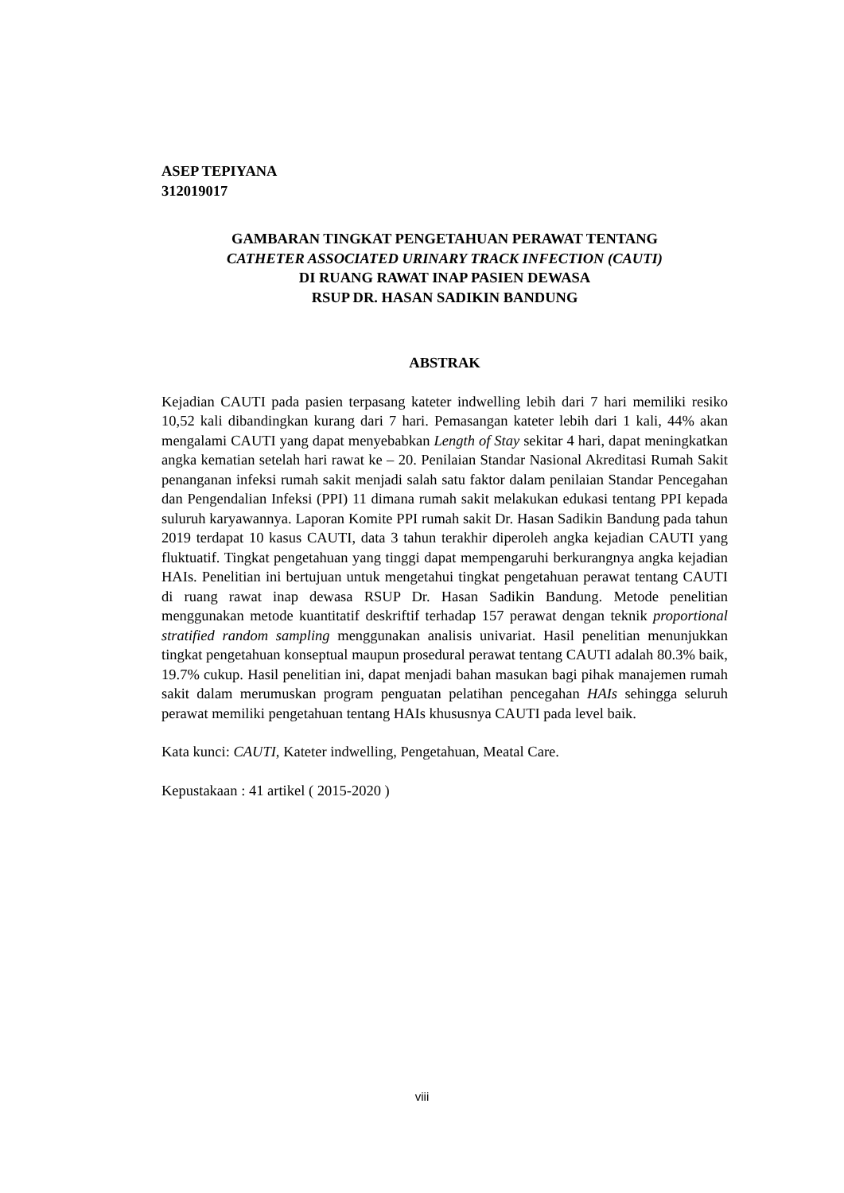ASEP TEPIYANA
312019017
GAMBARAN TINGKAT PENGETAHUAN PERAWAT TENTANG
CATHETER ASSOCIATED URINARY TRACK INFECTION (CAUTI)
DI RUANG RAWAT INAP PASIEN DEWASA
RSUP DR. HASAN SADIKIN BANDUNG
ABSTRAK
Kejadian CAUTI pada pasien terpasang kateter indwelling lebih dari 7 hari memiliki resiko 10,52 kali dibandingkan kurang dari 7 hari. Pemasangan kateter lebih dari 1 kali, 44% akan mengalami CAUTI yang dapat menyebabkan Length of Stay sekitar 4 hari, dapat meningkatkan angka kematian setelah hari rawat ke – 20. Penilaian Standar Nasional Akreditasi Rumah Sakit penanganan infeksi rumah sakit menjadi salah satu faktor dalam penilaian Standar Pencegahan dan Pengendalian Infeksi (PPI) 11 dimana rumah sakit melakukan edukasi tentang PPI kepada suluruh karyawannya. Laporan Komite PPI rumah sakit Dr. Hasan Sadikin Bandung pada tahun 2019 terdapat 10 kasus CAUTI, data 3 tahun terakhir diperoleh angka kejadian CAUTI yang fluktuatif. Tingkat pengetahuan yang tinggi dapat mempengaruhi berkurangnya angka kejadian HAIs. Penelitian ini bertujuan untuk mengetahui tingkat pengetahuan perawat tentang CAUTI di ruang rawat inap dewasa RSUP Dr. Hasan Sadikin Bandung. Metode penelitian menggunakan metode kuantitatif deskriftif terhadap 157 perawat dengan teknik proportional stratified random sampling menggunakan analisis univariat. Hasil penelitian menunjukkan tingkat pengetahuan konseptual maupun prosedural perawat tentang CAUTI adalah 80.3% baik, 19.7% cukup. Hasil penelitian ini, dapat menjadi bahan masukan bagi pihak manajemen rumah sakit dalam merumuskan program penguatan pelatihan pencegahan HAIs sehingga seluruh perawat memiliki pengetahuan tentang HAIs khususnya CAUTI pada level baik.
Kata kunci: CAUTI, Kateter indwelling, Pengetahuan, Meatal Care.
Kepustakaan : 41 artikel ( 2015-2020 )
viii